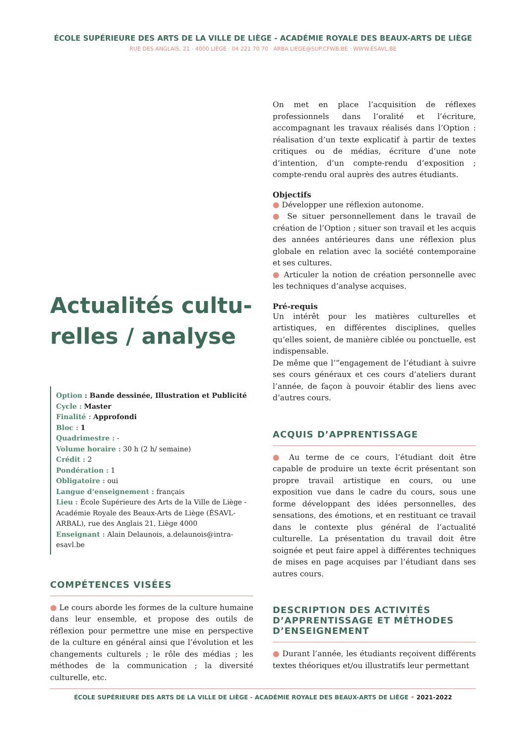ÉCOLE SUPÉRIEURE DES ARTS DE LA VILLE DE LIÈGE - ACADÉMIE ROYALE DES BEAUX-ARTS DE LIÈGE
RUE DES ANGLAIS, 21 - 4000 LIÈGE · 04 221 70 70 · ARBA.LIEGE@SUP.CFWB.BE · WWW.ESAVL.BE
Actualités cultu-relles / analyse
Option : Bande dessinée, Illustration et Publicité
Cycle : Master
Finalité : Approfondi
Bloc : 1
Quadrimestre : -
Volume horaire : 30 h (2 h/ semaine)
Crédit : 2
Pondération : 1
Obligatoire : oui
Langue d’enseignement : français
Lieu : École Supérieure des Arts de la Ville de Liège - Académie Royale des Beaux-Arts de Liège (ÉSAVL-ARBAL), rue des Anglais 21, Liège 4000
Enseignant : Alain Delaunois, a.delaunois@intra-esavl.be
COMPÉTENCES VISÉES
● Le cours aborde les formes de la culture humaine dans leur ensemble, et propose des outils de réflexion pour permettre une mise en perspective de la culture en général ainsi que l’évolution et les changements culturels ; le rôle des médias ; les méthodes de la communication ; la diversité culturelle, etc.
On met en place l’acquisition de réflexes professionnels dans l’oralité et l’écriture, accompagnant les travaux réalisés dans l’Option : réalisation d’un texte explicatif à partir de textes critiques ou de médias, écriture d’une note d’intention, d’un compte-rendu d’exposition ; compte-rendu oral auprès des autres étudiants.
Objectifs
● Développer une réflexion autonome.
● Se situer personnellement dans le travail de création de l’Option ; situer son travail et les acquis des années antérieures dans une réflexion plus globale en relation avec la société contemporaine et ses cultures.
● Articuler la notion de création personnelle avec les techniques d’analyse acquises.
Pré-requis
Un intérêt pour les matières culturelles et artistiques, en différentes disciplines, quelles qu’elles soient, de manière ciblée ou ponctuelle, est indispensable.
De même que l’”engagement de l’étudiant à suivre ses cours généraux et ces cours d’ateliers durant l’année, de façon à pouvoir établir des liens avec d’autres cours.
ACQUIS D’APPRENTISSAGE
● Au terme de ce cours, l’étudiant doit être capable de produire un texte écrit présentant son propre travail artistique en cours, ou une exposition vue dans le cadre du cours, sous une forme développant des idées personnelles, des sensations, des émotions, et en restituant ce travail dans le contexte plus général de l’actualité culturelle. La présentation du travail doit être soignée et peut faire appel à différentes techniques de mises en page acquises par l’étudiant dans ses autres cours.
DESCRIPTION DES ACTIVITÉS D’APPRENTISSAGE ET MÉTHODES D’ENSEIGNEMENT
● Durant l’année, les étudiants reçoivent différents textes théoriques et/ou illustratifs leur permettant
ÉCOLE SUPÉRIEURE DES ARTS DE LA VILLE DE LIÈGE - ACADÉMIE ROYALE DES BEAUX-ARTS DE LIÈGE • 2021-2022